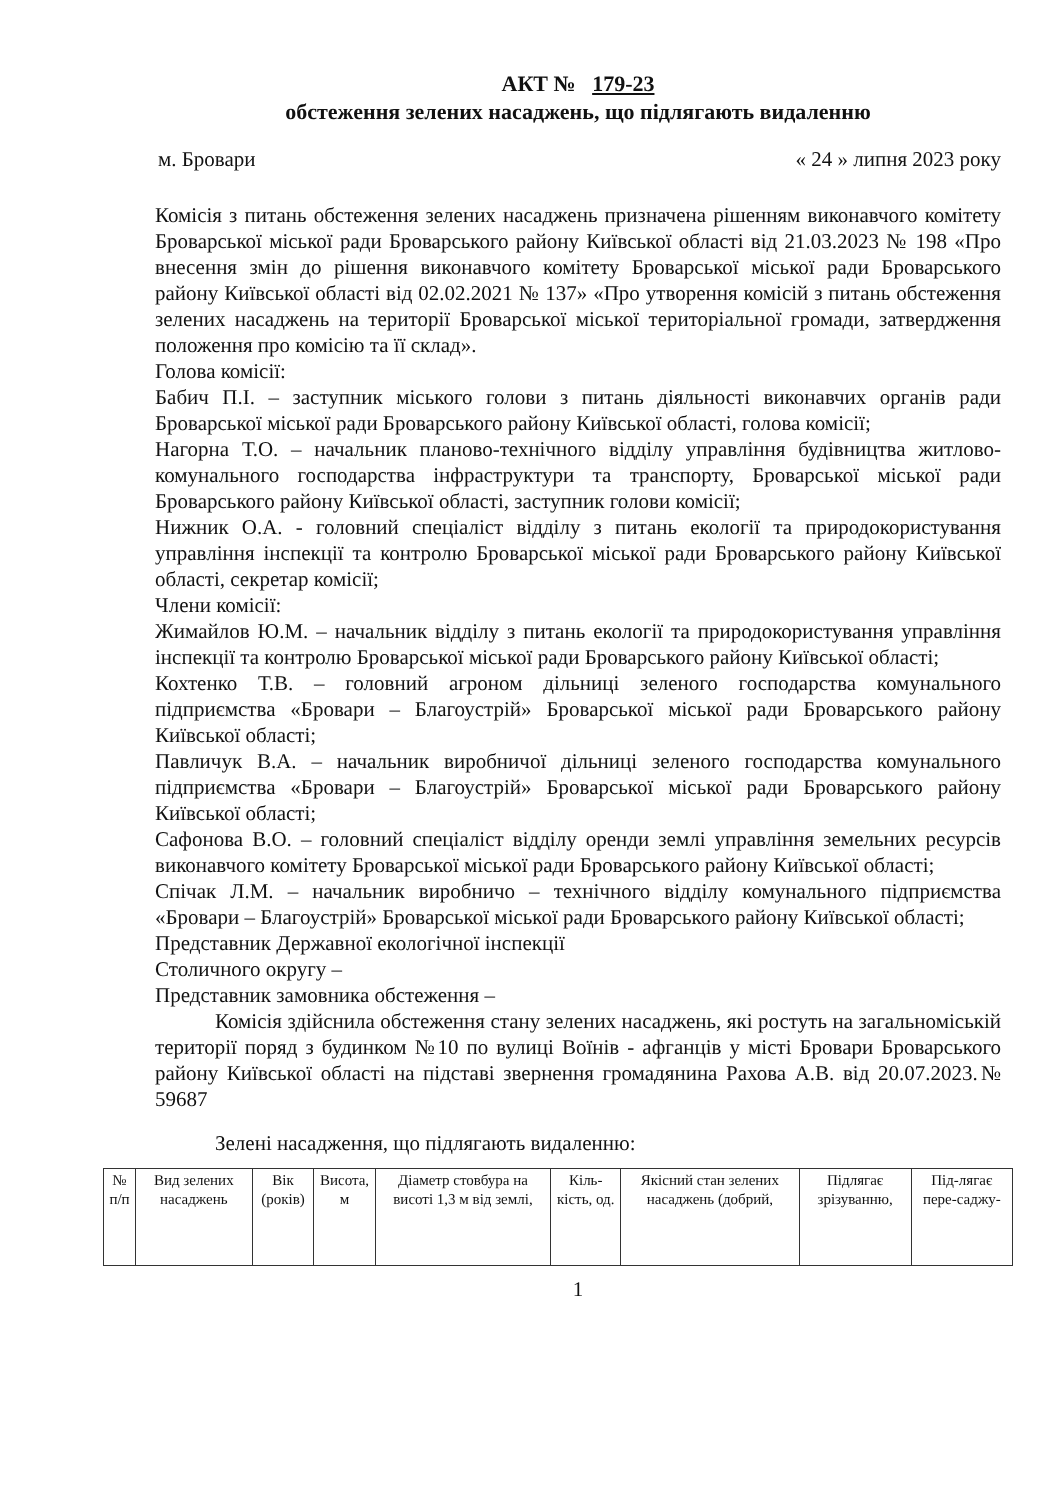АКТ № 179-23
обстеження зелених насаджень, що підлягають видаленню
м. Бровари « 24 » липня 2023 року
Комісія з питань обстеження зелених насаджень призначена рішенням виконавчого комітету Броварської міської ради Броварського району Київської області від 21.03.2023 № 198 «Про внесення змін до рішення виконавчого комітету Броварської міської ради Броварського району Київської області від 02.02.2021 № 137» «Про утворення комісій з питань обстеження зелених насаджень на території Броварської міської територіальної громади, затвердження положення про комісію та її склад».
Голова комісії:
Бабич П.І. – заступник міського голови з питань діяльності виконавчих органів ради Броварської міської ради Броварського району Київської області, голова комісії;
Нагорна Т.О. – начальник планово-технічного відділу управління будівництва житлово-комунального господарства інфраструктури та транспорту, Броварської міської ради Броварського району Київської області, заступник голови комісії;
Нижник О.А. - головний спеціаліст відділу з питань екології та природокористування управління інспекції та контролю Броварської міської ради Броварського району Київської області, секретар комісії;
Члени комісії:
Жимайлов Ю.М. – начальник відділу з питань екології та природокористування управління інспекції та контролю Броварської міської ради Броварського району Київської області;
Кохтенко Т.В. – головний агроном дільниці зеленого господарства комунального підприємства «Бровари – Благоустрій» Броварської міської ради Броварського району Київської області;
Павличук В.А. – начальник виробничої дільниці зеленого господарства комунального підприємства «Бровари – Благоустрій» Броварської міської ради Броварського району Київської області;
Сафонова В.О. – головний спеціаліст відділу оренди землі управління земельних ресурсів виконавчого комітету Броварської міської ради Броварського району Київської області;
Спічак Л.М. – начальник виробничо – технічного відділу комунального підприємства «Бровари – Благоустрій» Броварської міської ради Броварського району Київської області;
Представник Державної екологічної інспекції
Столичного округу –
Представник замовника обстеження –
Комісія здійснила обстеження стану зелених насаджень, які ростуть на загальноміській території поряд з будинком №10 по вулиці Воїнів - афганців у місті Бровари Броварського району Київської області на підставі звернення громадянина Рахова А.В. від 20.07.2023.№ 59687
Зелені насадження, що підлягають видаленню:
| № п/п | Вид зелених насаджень | Вік (років) | Висота, м | Діаметр стовбура на висоті 1,3 м від землі, | Кіль-кість, од. | Якісний стан зелених насаджень (добрий, | Підлягає зрізуванню, | Під-лягає пере-саджу- |
1